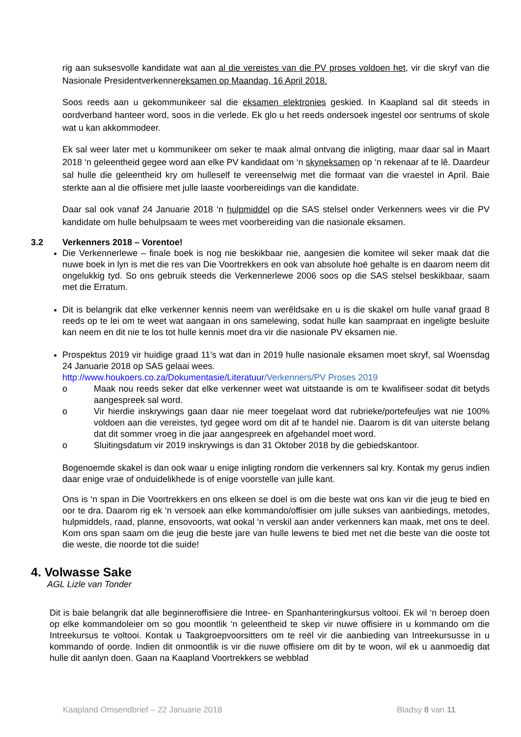rig aan suksesvolle kandidate wat aan al die vereistes van die PV proses voldoen het, vir die skryf van die Nasionale Presidentverkennereksamen op Maandag, 16 April 2018.
Soos reeds aan u gekommunikeer sal die eksamen elektronies geskied. In Kaapland sal dit steeds in oordverband hanteer word, soos in die verlede. Ek glo u het reeds ondersoek ingestel oor sentrums of skole wat u kan akkommodeer.
Ek sal weer later met u kommunikeer om seker te maak almal ontvang die inligting, maar daar sal in Maart 2018 ‘n geleentheid gegee word aan elke PV kandidaat om ‘n skyneksamen op ‘n rekenaar af te lê. Daardeur sal hulle die geleentheid kry om hulleself te vereenselwig met die formaat van die vraestel in April. Baie sterkte aan al die offisiere met julle laaste voorbereidings van die kandidate.
Daar sal ook vanaf 24 Januarie 2018 ‘n hulpmiddel op die SAS stelsel onder Verkenners wees vir die PV kandidate om hulle behulpsaam te wees met voorbereiding van die nasionale eksamen.
3.2 Verkenners 2018 – Vorentoe!
Die Verkennerlewe – finale boek is nog nie beskikbaar nie, aangesien die komitee wil seker maak dat die nuwe boek in lyn is met die res van Die Voortrekkers en ook van absolute hoë gehalte is en daarom neem dit ongelukkig tyd. So ons gebruik steeds die Verkennerlewe 2006 soos op die SAS stelsel beskikbaar, saam met die Erratum.
Dit is belangrik dat elke verkenner kennis neem van werêldsake en u is die skakel om hulle vanaf graad 8 reeds op te lei om te weet wat aangaan in ons samelewing, sodat hulle kan saampraat en ingeligte besluite kan neem en dit nie te los tot hulle kennis moet dra vir die nasionale PV eksamen nie.
Prospektus 2019 vir huidige graad 11’s wat dan in 2019 hulle nasionale eksamen moet skryf, sal Woensdag 24 Januarie 2018 op SAS gelaai wees.
http://www.houkoers.co.za/Dokumentasie/Literatuur/Verkenners/PV Proses 2019
o Maak nou reeds seker dat elke verkenner weet wat uitstaande is om te kwalifiseer sodat dit betyds aangespreek sal word.
o Vir hierdie inskrywings gaan daar nie meer toegelaat word dat rubrieke/portefeuljes wat nie 100% voldoen aan die vereistes, tyd gegee word om dit af te handel nie. Daarom is dit van uiterste belang dat dit sommer vroeg in die jaar aangespreek en afgehandel moet word.
o Sluitingsdatum vir 2019 inskrywings is dan 31 Oktober 2018 by die gebiedskantoor.
Bogenoemde skakel is dan ook waar u enige inligting rondom die verkenners sal kry. Kontak my gerus indien daar enige vrae of onduidelikhede is of enige voorstelle van julle kant.
Ons is ‘n span in Die Voortrekkers en ons elkeen se doel is om die beste wat ons kan vir die jeug te bied en oor te dra. Daarom rig ek ‘n versoek aan elke kommando/offisier om julle sukses van aanbiedings, metodes, hulpmiddels, raad, planne, ensovoorts, wat ookal ‘n verskil aan ander verkenners kan maak, met ons te deel. Kom ons span saam om die jeug die beste jare van hulle lewens te bied met net die beste van die ooste tot die weste, die noorde tot die suide!
4. Volwasse Sake
AGL Lizle van Tonder
Dit is baie belangrik dat alle beginneroffisiere die Intree- en Spanhanteringkursus voltooi. Ek wil ‘n beroep doen op elke kommandoleier om so gou moontlik ‘n geleentheid te skep vir nuwe offisiere in u kommando om die Intreekursus te voltooi. Kontak u Taakgroepvoorsitters om te reël vir die aanbieding van Intreekursusse in u kommando of oorde. Indien dit onmoontlik is vir die nuwe offisiere om dit by te woon, wil ek u aanmoedig dat hulle dit aanlyn doen. Gaan na Kaapland Voortrekkers se webblad
Kaapland Omsendbrief – 22 Januarie 2018 Bladsy 8 van 11